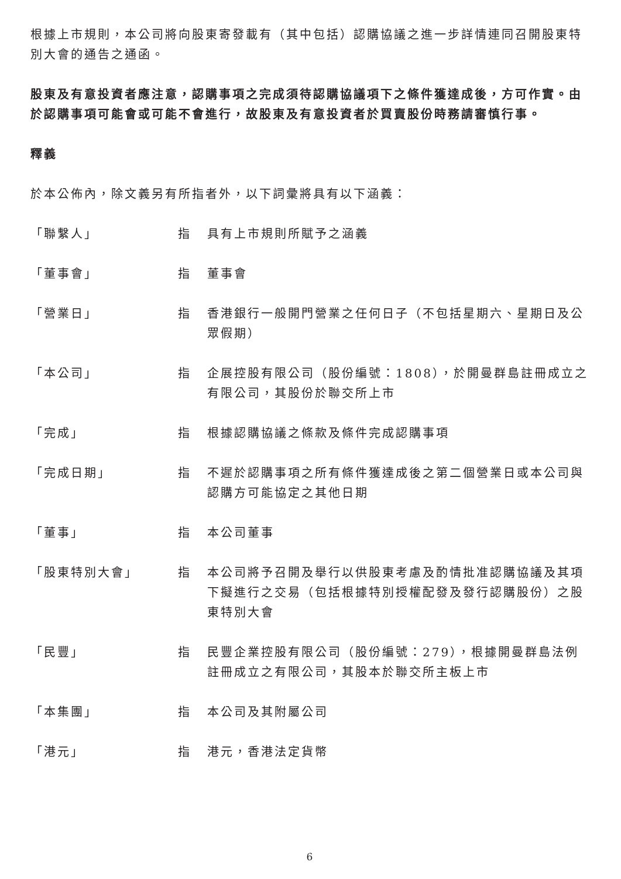根據上市規則，本公司將向股東寄發載有（其中包括）認購協議之進一步詳情連同召開股東特別大會的通告之通函。
股東及有意投資者應注意，認購事項之完成須待認購協議項下之條件獲達成後，方可作實。由於認購事項可能會或可能不會進行，故股東及有意投資者於買賣股份時務請審慎行事。
釋義
於本公佈內，除文義另有所指者外，以下詞彙將具有以下涵義：
| 「聯繫人」 | 指 | 具有上市規則所賦予之涵義 |
| 「董事會」 | 指 | 董事會 |
| 「營業日」 | 指 | 香港銀行一般開門營業之任何日子（不包括星期六、星期日及公眾假期） |
| 「本公司」 | 指 | 企展控股有限公司（股份編號：1808），於開曼群島註冊成立之有限公司，其股份於聯交所上市 |
| 「完成」 | 指 | 根據認購協議之條款及條件完成認購事項 |
| 「完成日期」 | 指 | 不遲於認購事項之所有條件獲達成後之第二個營業日或本公司與認購方可能協定之其他日期 |
| 「董事」 | 指 | 本公司董事 |
| 「股東特別大會」 | 指 | 本公司將予召開及舉行以供股東考慮及酌情批准認購協議及其項下擬進行之交易（包括根據特別授權配發及發行認購股份）之股東特別大會 |
| 「民豐」 | 指 | 民豐企業控股有限公司（股份編號：279），根據開曼群島法例註冊成立之有限公司，其股本於聯交所主板上市 |
| 「本集團」 | 指 | 本公司及其附屬公司 |
| 「港元」 | 指 | 港元，香港法定貨幣 |
6